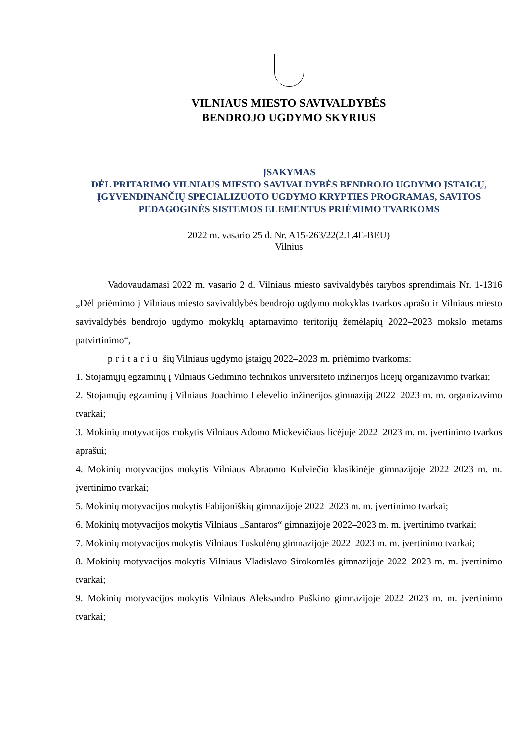VILNIAUS MIESTO SAVIVALDYBĖS
BENDROJO UGDYMO SKYRIUS
ĮSAKYMAS
DĖL PRITARIMO VILNIAUS MIESTO SAVIVALDYBĖS BENDROJO UGDYMO ĮSTAIGŲ, ĮGYVENDINANČIŲ SPECIALIZUOTO UGDYMO KRYPTIES PROGRAMAS, SAVITOS PEDAGOGINĖS SISTEMOS ELEMENTUS PRIĖMIMO TVARKOMS
2022 m. vasario 25 d. Nr. A15-263/22(2.1.4E-BEU)
Vilnius
Vadovaudamasi 2022 m. vasario 2 d. Vilniaus miesto savivaldybės tarybos sprendimais Nr. 1-1316 „Dėl priėmimo į Vilniaus miesto savivaldybės bendrojo ugdymo mokyklas tvarkos aprašo ir Vilniaus miesto savivaldybės bendrojo ugdymo mokyklų aptarnavimo teritorijų žemėlapių 2022–2023 mokslo metams patvirtinimo“,
pritariu šių Vilniaus ugdymo įstaigų 2022–2023 m. priėmimo tvarkoms:
1. Stojamųjų egzaminų į Vilniaus Gedimino technikos universiteto inžinerijos licėjų organizavimo tvarkai;
2. Stojamųjų egzaminų į Vilniaus Joachimo Lelevelio inžinerijos gimnaziją 2022–2023 m. m. organizavimo tvarkai;
3. Mokinių motyvacijos mokytis Vilniaus Adomo Mickevičiaus licėjuje 2022–2023 m. m. įvertinimo tvarkos aprašui;
4. Mokinių motyvacijos mokytis Vilniaus Abraomo Kulviečio klasikinėje gimnazijoje 2022–2023 m. m. įvertinimo tvarkai;
5. Mokinių motyvacijos mokytis Fabijoniškių gimnazijoje 2022–2023 m. m. įvertinimo tvarkai;
6. Mokinių motyvacijos mokytis Vilniaus „Santaros“ gimnazijoje 2022–2023 m. m. įvertinimo tvarkai;
7. Mokinių motyvacijos mokytis Vilniaus Tuskulėnų gimnazijoje 2022–2023 m. m. įvertinimo tvarkai;
8. Mokinių motyvacijos mokytis Vilniaus Vladislavo Sirokomlės gimnazijoje 2022–2023 m. m. įvertinimo tvarkai;
9. Mokinių motyvacijos mokytis Vilniaus Aleksandro Puškino gimnazijoje 2022–2023 m. m. įvertinimo tvarkai;